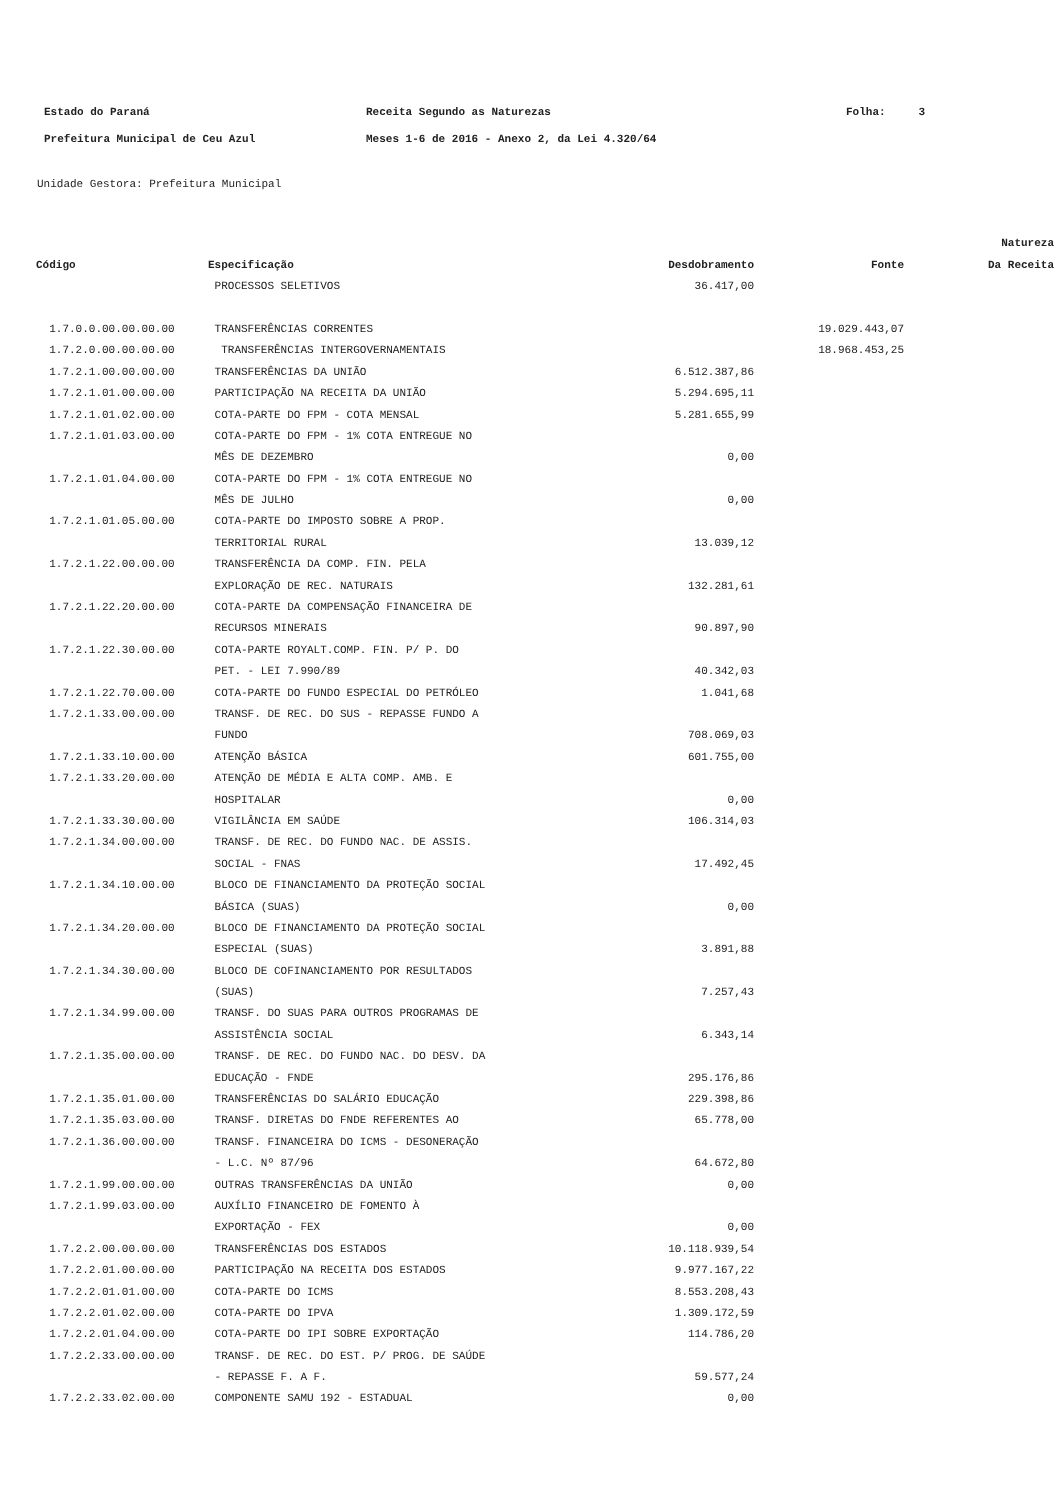Estado do Paraná Receita Segundo as Naturezas Folha: 3
Prefeitura Municipal de Ceu Azul Meses 1-6 de 2016 - Anexo 2, da Lei 4.320/64
Unidade Gestora: Prefeitura Municipal
| | | | | Natureza |
| --- | --- | --- | --- | --- |
| Código | Especificação | Desdobramento | Fonte | Da Receita |
| | PROCESSOS SELETIVOS | 36.417,00 | | |
| 1.7.0.0.00.00.00.00 | TRANSFERÊNCIAS CORRENTES | | 19.029.443,07 | |
| 1.7.2.0.00.00.00.00 | TRANSFERÊNCIAS INTERGOVERNAMENTAIS | | 18.968.453,25 | |
| 1.7.2.1.00.00.00.00 | TRANSFERÊNCIAS DA UNIÃO | 6.512.387,86 | | |
| 1.7.2.1.01.00.00.00 | PARTICIPAÇÃO NA RECEITA DA UNIÃO | 5.294.695,11 | | |
| 1.7.2.1.01.02.00.00 | COTA-PARTE DO FPM - COTA MENSAL | 5.281.655,99 | | |
| 1.7.2.1.01.03.00.00 | COTA-PARTE DO FPM - 1% COTA ENTREGUE NO | | | |
| | MÊS DE DEZEMBRO | 0,00 | | |
| 1.7.2.1.01.04.00.00 | COTA-PARTE DO FPM - 1% COTA ENTREGUE NO | | | |
| | MÊS DE JULHO | 0,00 | | |
| 1.7.2.1.01.05.00.00 | COTA-PARTE DO IMPOSTO SOBRE A PROP. | | | |
| | TERRITORIAL RURAL | 13.039,12 | | |
| 1.7.2.1.22.00.00.00 | TRANSFERÊNCIA DA COMP. FIN. PELA | | | |
| | EXPLORAÇÃO DE REC. NATURAIS | 132.281,61 | | |
| 1.7.2.1.22.20.00.00 | COTA-PARTE DA COMPENSAÇÃO FINANCEIRA DE | | | |
| | RECURSOS MINERAIS | 90.897,90 | | |
| 1.7.2.1.22.30.00.00 | COTA-PARTE ROYALT.COMP. FIN. P/ P. DO | | | |
| | PET. - LEI 7.990/89 | 40.342,03 | | |
| 1.7.2.1.22.70.00.00 | COTA-PARTE DO FUNDO ESPECIAL DO PETRÓLEO | 1.041,68 | | |
| 1.7.2.1.33.00.00.00 | TRANSF. DE REC. DO SUS - REPASSE FUNDO A | | | |
| | FUNDO | 708.069,03 | | |
| 1.7.2.1.33.10.00.00 | ATENÇÃO BÁSICA | 601.755,00 | | |
| 1.7.2.1.33.20.00.00 | ATENÇÃO DE MÉDIA E ALTA COMP. AMB. E | | | |
| | HOSPITALAR | 0,00 | | |
| 1.7.2.1.33.30.00.00 | VIGILÂNCIA EM SAÚDE | 106.314,03 | | |
| 1.7.2.1.34.00.00.00 | TRANSF. DE REC. DO FUNDO NAC. DE ASSIS. | | | |
| | SOCIAL - FNAS | 17.492,45 | | |
| 1.7.2.1.34.10.00.00 | BLOCO DE FINANCIAMENTO DA PROTEÇÃO SOCIAL | | | |
| | BÁSICA (SUAS) | 0,00 | | |
| 1.7.2.1.34.20.00.00 | BLOCO DE FINANCIAMENTO DA PROTEÇÃO SOCIAL | | | |
| | ESPECIAL (SUAS) | 3.891,88 | | |
| 1.7.2.1.34.30.00.00 | BLOCO DE COFINANCIAMENTO POR RESULTADOS | | | |
| | (SUAS) | 7.257,43 | | |
| 1.7.2.1.34.99.00.00 | TRANSF. DO SUAS PARA OUTROS PROGRAMAS DE | | | |
| | ASSISTÊNCIA SOCIAL | 6.343,14 | | |
| 1.7.2.1.35.00.00.00 | TRANSF. DE REC. DO FUNDO NAC. DO DESV. DA | | | |
| | EDUCAÇÃO - FNDE | 295.176,86 | | |
| 1.7.2.1.35.01.00.00 | TRANSFERÊNCIAS DO SALÁRIO EDUCAÇÃO | 229.398,86 | | |
| 1.7.2.1.35.03.00.00 | TRANSF. DIRETAS DO FNDE REFERENTES AO | 65.778,00 | | |
| 1.7.2.1.36.00.00.00 | TRANSF. FINANCEIRA DO ICMS - DESONERAÇÃO | | | |
| | - L.C. Nº 87/96 | 64.672,80 | | |
| 1.7.2.1.99.00.00.00 | OUTRAS TRANSFERÊNCIAS DA UNIÃO | 0,00 | | |
| 1.7.2.1.99.03.00.00 | AUXÍLIO FINANCEIRO DE FOMENTO À | | | |
| | EXPORTAÇÃO - FEX | 0,00 | | |
| 1.7.2.2.00.00.00.00 | TRANSFERÊNCIAS DOS ESTADOS | 10.118.939,54 | | |
| 1.7.2.2.01.00.00.00 | PARTICIPAÇÃO NA RECEITA DOS ESTADOS | 9.977.167,22 | | |
| 1.7.2.2.01.01.00.00 | COTA-PARTE DO ICMS | 8.553.208,43 | | |
| 1.7.2.2.01.02.00.00 | COTA-PARTE DO IPVA | 1.309.172,59 | | |
| 1.7.2.2.01.04.00.00 | COTA-PARTE DO IPI SOBRE EXPORTAÇÃO | 114.786,20 | | |
| 1.7.2.2.33.00.00.00 | TRANSF. DE REC. DO EST. P/ PROG. DE SAÚDE | | | |
| | - REPASSE F. A F. | 59.577,24 | | |
| 1.7.2.2.33.02.00.00 | COMPONENTE SAMU 192 - ESTADUAL | 0,00 | | |